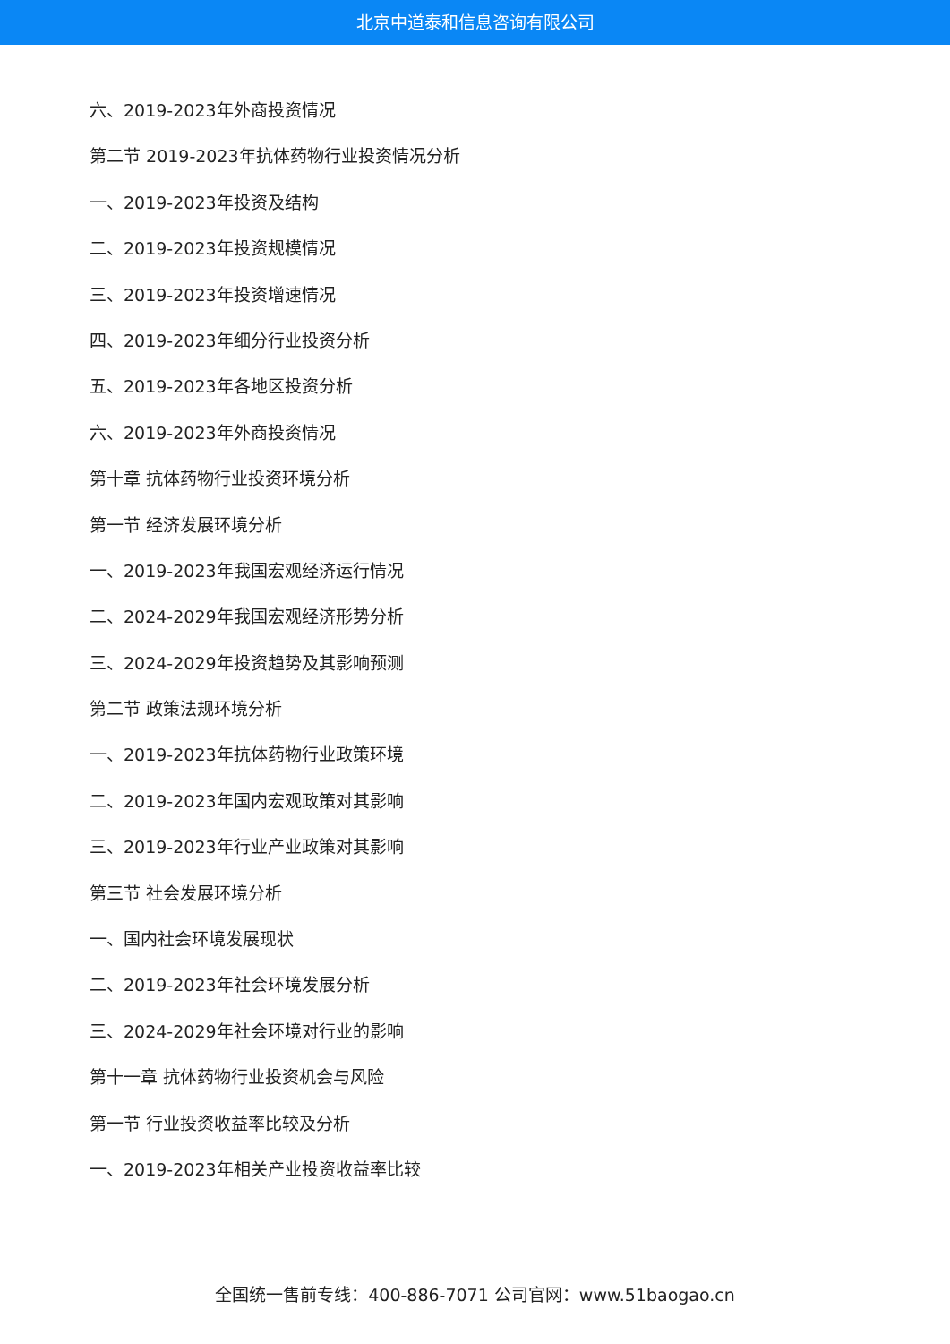北京中道泰和信息咨询有限公司
六、2019-2023年外商投资情况
第二节 2019-2023年抗体药物行业投资情况分析
一、2019-2023年投资及结构
二、2019-2023年投资规模情况
三、2019-2023年投资增速情况
四、2019-2023年细分行业投资分析
五、2019-2023年各地区投资分析
六、2019-2023年外商投资情况
第十章 抗体药物行业投资环境分析
第一节 经济发展环境分析
一、2019-2023年我国宏观经济运行情况
二、2024-2029年我国宏观经济形势分析
三、2024-2029年投资趋势及其影响预测
第二节 政策法规环境分析
一、2019-2023年抗体药物行业政策环境
二、2019-2023年国内宏观政策对其影响
三、2019-2023年行业产业政策对其影响
第三节 社会发展环境分析
一、国内社会环境发展现状
二、2019-2023年社会环境发展分析
三、2024-2029年社会环境对行业的影响
第十一章 抗体药物行业投资机会与风险
第一节 行业投资收益率比较及分析
一、2019-2023年相关产业投资收益率比较
全国统一售前专线：400-886-7071 公司官网：www.51baogao.cn